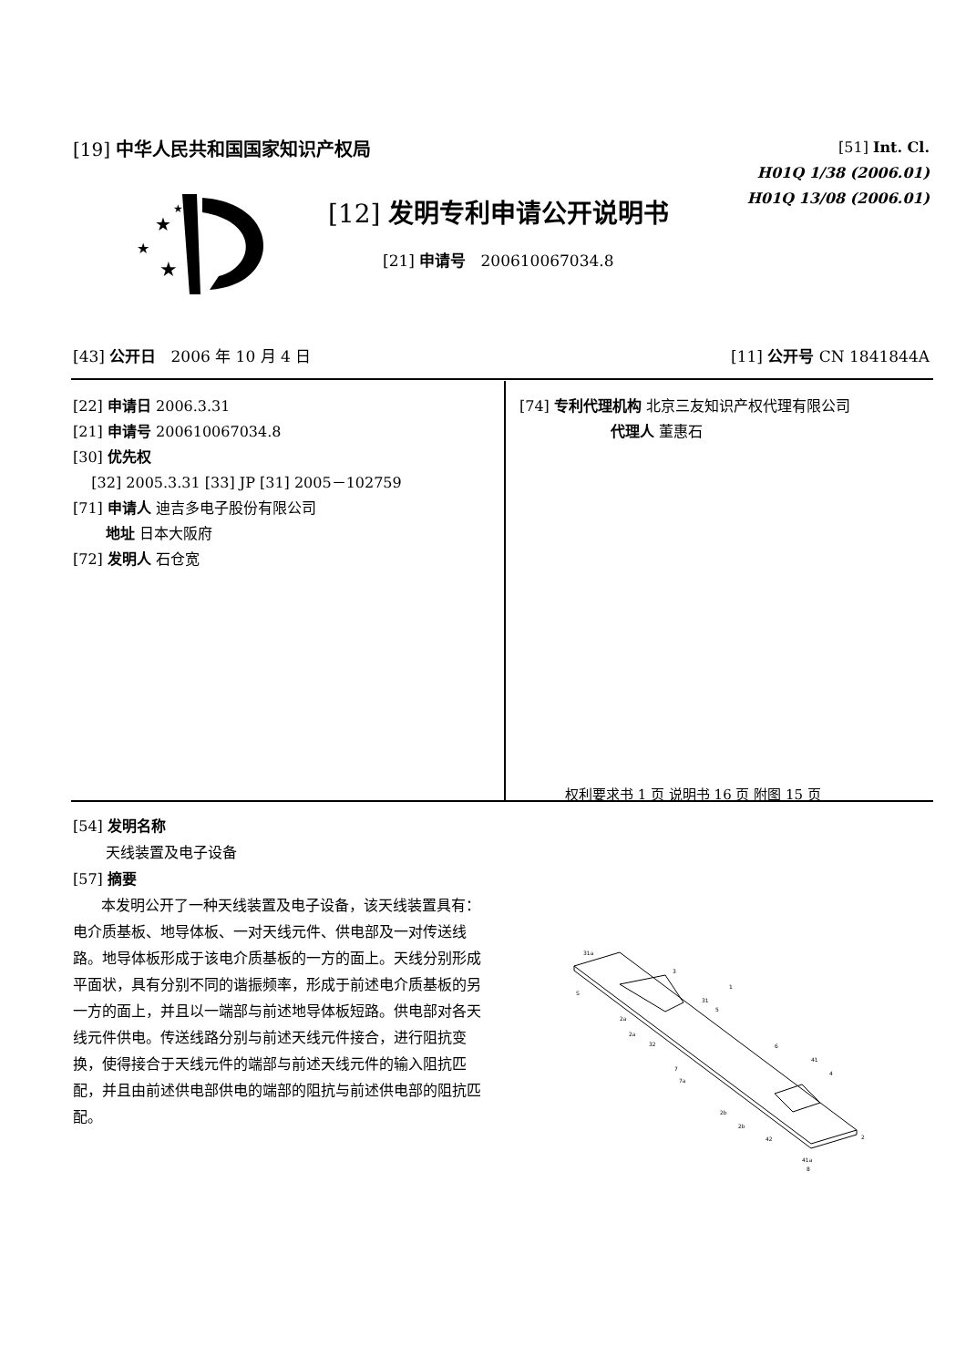[19] 中华人民共和国国家知识产权局
[51] Int. Cl.
H01Q 1/38 (2006.01)
H01Q 13/08 (2006.01)
★
★
★
★
[12] 发明专利申请公开说明书
[21] 申请号 200610067034.8
[43] 公开日 2006 年 10 月 4 日 [11] 公开号 CN 1841844A
[22] 申请日 2006.3.31
[21] 申请号 200610067034.8
[30] 优先权
[32] 2005.3.31 [33] JP [31] 2005－102759
[71] 申请人 迪吉多电子股份有限公司
地址 日本大阪府
[72] 发明人 石仓宽
[74] 专利代理机构 北京三友知识产权代理有限公司
代理人 董惠石
权利要求书 1 页 说明书 16 页 附图 15 页
[54] 发明名称
天线装置及电子设备
[57] 摘要
本发明公开了一种天线装置及电子设备，该天线装置具有：电介质基板、地导体板、一对天线元件、供电部及一对传送线路。地导体板形成于该电介质基板的一方的面上。天线分别形成平面状，具有分别不同的谐振频率，形成于前述电介质基板的另一方的面上，并且以一端部与前述地导体板短路。供电部对各天线元件供电。传送线路分别与前述天线元件接合，进行阻抗变换，使得接合于天线元件的端部与前述天线元件的输入阻抗匹配，并且由前述供电部供电的端部的阻抗与前述供电部的阻抗匹配。
31a
3
1
S
31
5
2a
2a
32
6
41
4
7
7a
2b
2b
42
2
41a
8